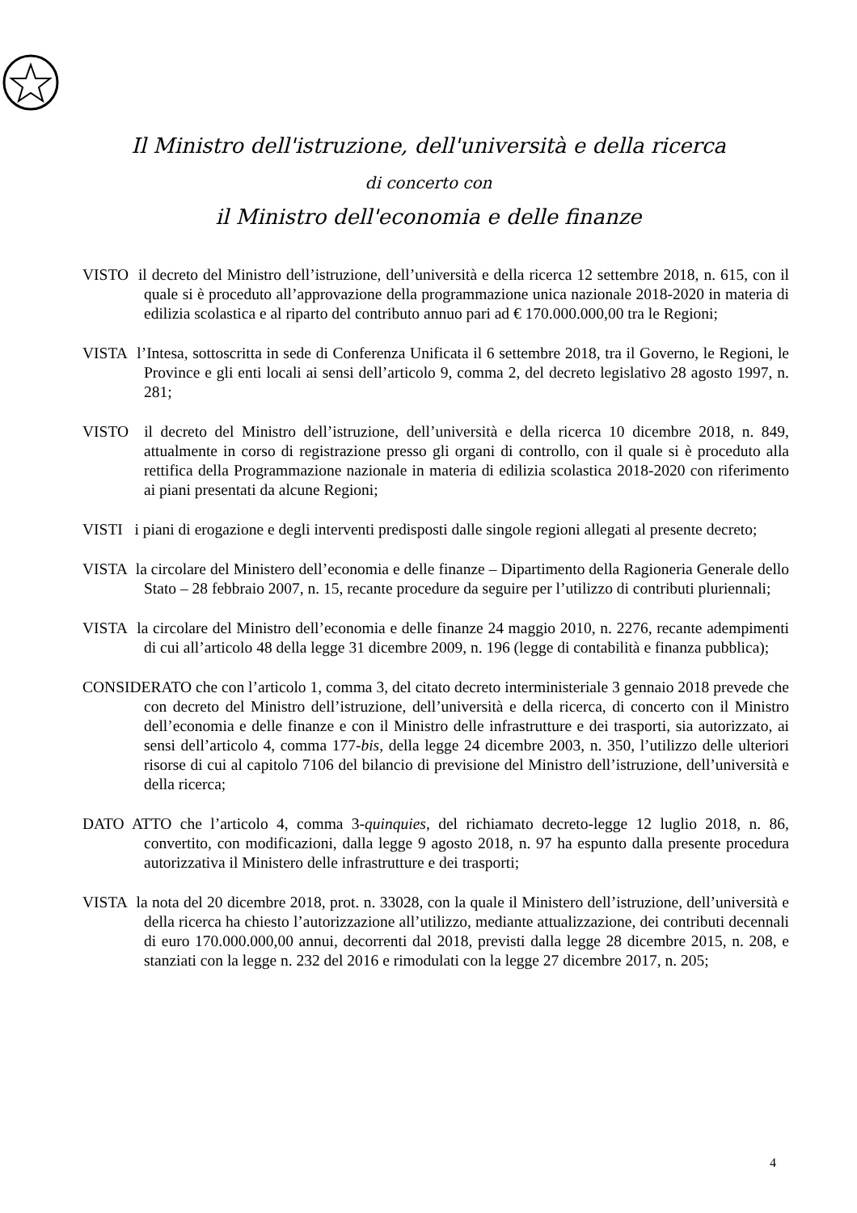Il Ministro dell'istruzione, dell'università e della ricerca
di concerto con
il Ministro dell'economia e delle finanze
VISTO il decreto del Ministro dell’istruzione, dell’università e della ricerca 12 settembre 2018, n. 615, con il quale si è proceduto all’approvazione della programmazione unica nazionale 2018-2020 in materia di edilizia scolastica e al riparto del contributo annuo pari ad € 170.000.000,00 tra le Regioni;
VISTA l’Intesa, sottoscritta in sede di Conferenza Unificata il 6 settembre 2018, tra il Governo, le Regioni, le Province e gli enti locali ai sensi dell’articolo 9, comma 2, del decreto legislativo 28 agosto 1997, n. 281;
VISTO il decreto del Ministro dell’istruzione, dell’università e della ricerca 10 dicembre 2018, n. 849, attualmente in corso di registrazione presso gli organi di controllo, con il quale si è proceduto alla rettifica della Programmazione nazionale in materia di edilizia scolastica 2018-2020 con riferimento ai piani presentati da alcune Regioni;
VISTI i piani di erogazione e degli interventi predisposti dalle singole regioni allegati al presente decreto;
VISTA la circolare del Ministero dell’economia e delle finanze – Dipartimento della Ragioneria Generale dello Stato – 28 febbraio 2007, n. 15, recante procedure da seguire per l’utilizzo di contributi pluriennali;
VISTA la circolare del Ministro dell’economia e delle finanze 24 maggio 2010, n. 2276, recante adempimenti di cui all’articolo 48 della legge 31 dicembre 2009, n. 196 (legge di contabilità e finanza pubblica);
CONSIDERATO che con l’articolo 1, comma 3, del citato decreto interministeriale 3 gennaio 2018 prevede che con decreto del Ministro dell’istruzione, dell’università e della ricerca, di concerto con il Ministro dell’economia e delle finanze e con il Ministro delle infrastrutture e dei trasporti, sia autorizzato, ai sensi dell’articolo 4, comma 177-bis, della legge 24 dicembre 2003, n. 350, l’utilizzo delle ulteriori risorse di cui al capitolo 7106 del bilancio di previsione del Ministro dell’istruzione, dell’università e della ricerca;
DATO ATTO che l’articolo 4, comma 3-quinquies, del richiamato decreto-legge 12 luglio 2018, n. 86, convertito, con modificazioni, dalla legge 9 agosto 2018, n. 97 ha espunto dalla presente procedura autorizzativa il Ministero delle infrastrutture e dei trasporti;
VISTA la nota del 20 dicembre 2018, prot. n. 33028, con la quale il Ministero dell’istruzione, dell’università e della ricerca ha chiesto l’autorizzazione all’utilizzo, mediante attualizzazione, dei contributi decennali di euro 170.000.000,00 annui, decorrenti dal 2018, previsti dalla legge 28 dicembre 2015, n. 208, e stanziati con la legge n. 232 del 2016 e rimodulati con la legge 27 dicembre 2017, n. 205;
4